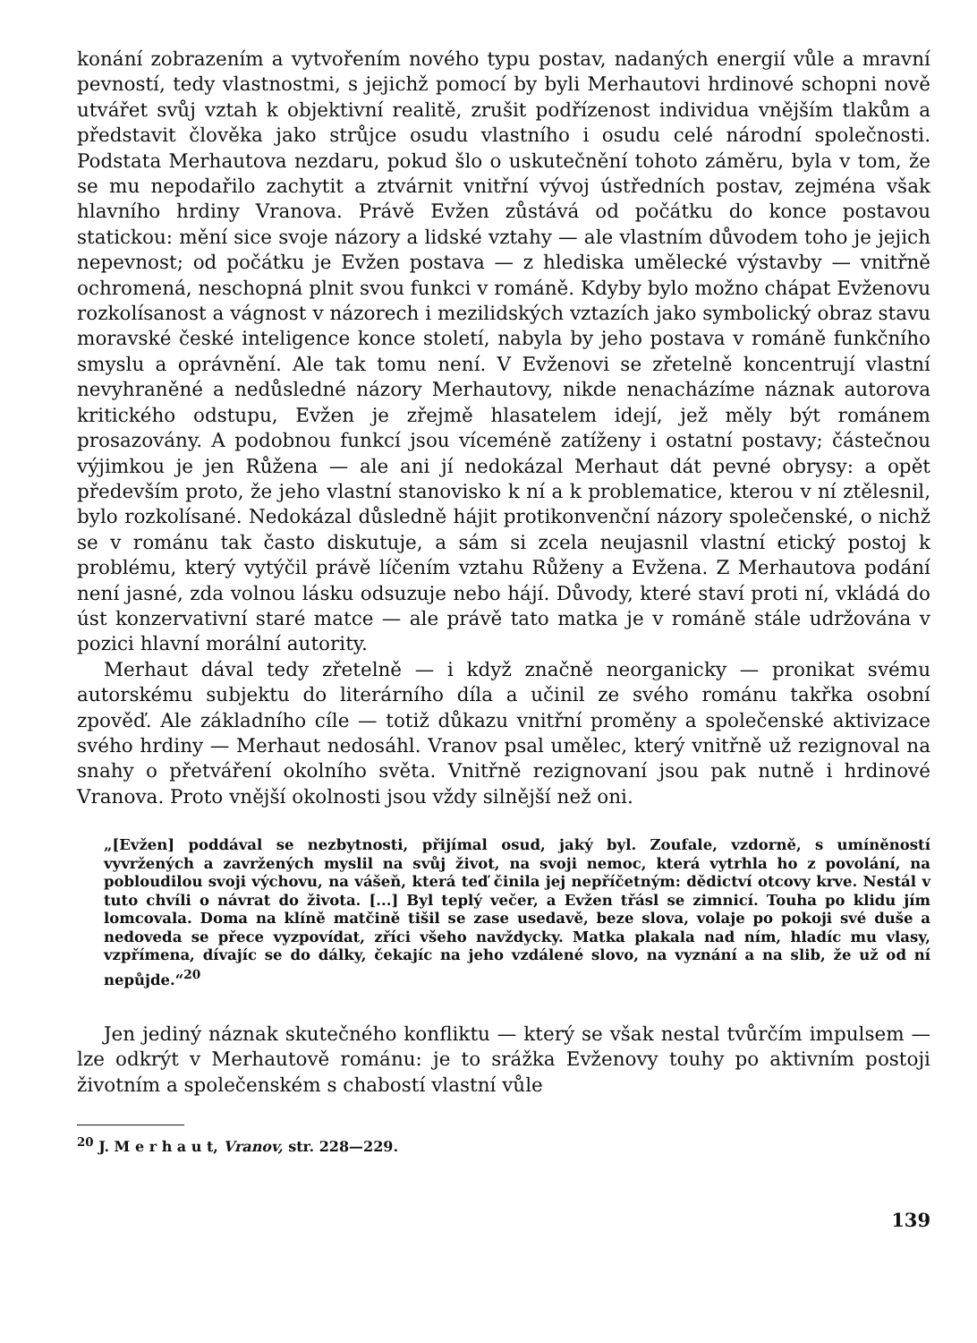konání zobrazením a vytvořením nového typu postav, nadaných energií vůle a mravní pevností, tedy vlastnostmi, s jejichž pomocí by byli Merhautovi hrdinové schopni nově utvářet svůj vztah k objektivní realitě, zrušit podřízenost individua vnějším tlakům a představit člověka jako strůjce osudu vlastního i osudu celé národní společnosti. Podstata Merhautova nezdaru, pokud šlo o uskutečnění tohoto záměru, byla v tom, že se mu nepodařilo zachytit a ztvárnit vnitřní vývoj ústředních postav, zejména však hlavního hrdiny Vranova. Právě Evžen zůstává od počátku do konce postavou statickou: mění sice svoje názory a lidské vztahy — ale vlastním důvodem toho je jejich nepevnost; od počátku je Evžen postava — z hlediska umělecké výstavby — vnitřně ochromená, neschopná plnit svou funkci v románě. Kdyby bylo možno chápat Evženovu rozkolísanost a vágnost v názorech i mezilidských vztazích jako symbolický obraz stavu moravské české inteligence konce století, nabyla by jeho postava v románě funkčního smyslu a oprávnění. Ale tak tomu není. V Evženovi se zřetelně koncentrují vlastní nevyhraněné a nedůsledné názory Merhautovy, nikde nenacházíme náznak autorova kritického odstupu, Evžen je zřejmě hlasatelem idejí, jež měly být románem prosazovány. A podobnou funkcí jsou víceméně zatíženy i ostatní postavy; částečnou výjimkou je jen Růžena — ale ani jí nedokázal Merhaut dát pevné obrysy: a opět především proto, že jeho vlastní stanovisko k ní a k problematice, kterou v ní ztělesnil, bylo rozkolísané. Nedokázal důsledně hájit protikonvenční názory společenské, o nichž se v románu tak často diskutuje, a sám si zcela neujasnil vlastní etický postoj k problému, který vytýčil právě líčením vztahu Růženy a Evžena. Z Merhautova podání není jasné, zda volnou lásku odsuzuje nebo hájí. Důvody, které staví proti ní, vkládá do úst konzervativní staré matce — ale právě tato matka je v románě stále udržována v pozici hlavní morální autority.
Merhaut dával tedy zřetelně — i když značně neorganicky — pronikat svému autorskému subjektu do literárního díla a učinil ze svého románu takřka osobní zpověď. Ale základního cíle — totiž důkazu vnitřní proměny a společenské aktivizace svého hrdiny — Merhaut nedosáhl. Vranov psal umělec, který vnitřně už rezignoval na snahy o přetváření okolního světa. Vnitřně rezignovaní jsou pak nutně i hrdinové Vranova. Proto vnější okolnosti jsou vždy silnější než oni.
„[Evžen] poddával se nezbytnosti, přijímal osud, jaký byl. Zoufale, vzdorně, s umíněností vyvržených a zavržených myslil na svůj život, na svoji nemoc, která vytrhla ho z povolání, na pobloudilou svoji výchovu, na vášeň, která teď činila jej nepříčetným: dědictví otcovy krve. Nestál v tuto chvíli o návrat do života. [...] Byl teplý večer, a Evžen třásl se zimnicí. Touha po klidu jím lomcovala. Doma na klíně matčině tišil se zase usedavě, beze slova, volaje po pokoji své duše a nedoveda se přece vyzpovídat, zříci všeho navždycky. Matka plakala nad ním, hladíc mu vlasy, vzpřímena, dívajíc se do dálky, čekajíc na jeho vzdálené slovo, na vyznání a na slib, že už od ní nepůjde.“<sup>20</sup>
Jen jediný náznak skutečného konfliktu — který se však nestal tvůrčím impulsem — lze odkrýt v Merhautově románu: je to srážka Evženovy touhy po aktivním postoji životním a společenském s chabostí vlastní vůle
<sup>20</sup> J. M e r h a u t, Vranov, str. 228—229.
139